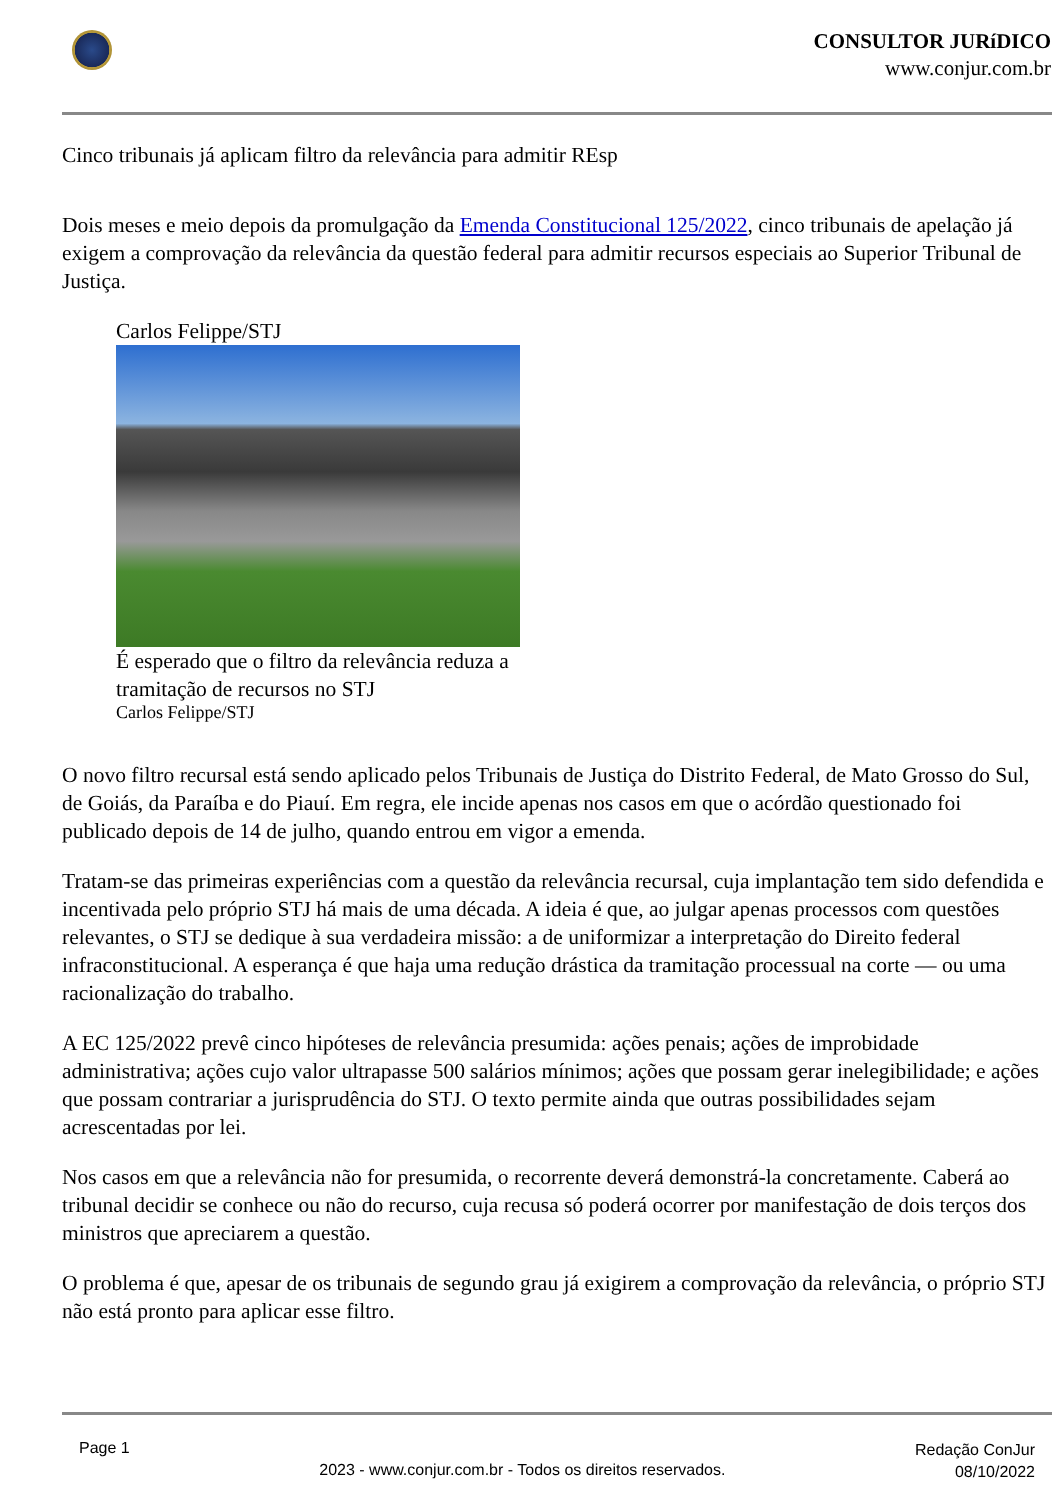CONSULTOR JURíDICO
www.conjur.com.br
Cinco tribunais já aplicam filtro da relevância para admitir REsp
Dois meses e meio depois da promulgação da Emenda Constitucional 125/2022, cinco tribunais de apelação já exigem a comprovação da relevância da questão federal para admitir recursos especiais ao Superior Tribunal de Justiça.
Carlos Felippe/STJ
É esperado que o filtro da relevância reduza a tramitação de recursos no STJ
Carlos Felippe/STJ
O novo filtro recursal está sendo aplicado pelos Tribunais de Justiça do Distrito Federal, de Mato Grosso do Sul, de Goiás, da Paraíba e do Piauí. Em regra, ele incide apenas nos casos em que o acórdão questionado foi publicado depois de 14 de julho, quando entrou em vigor a emenda.
Tratam-se das primeiras experiências com a questão da relevância recursal, cuja implantação tem sido defendida e incentivada pelo próprio STJ há mais de uma década. A ideia é que, ao julgar apenas processos com questões relevantes, o STJ se dedique à sua verdadeira missão: a de uniformizar a interpretação do Direito federal infraconstitucional. A esperança é que haja uma redução drástica da tramitação processual na corte — ou uma racionalização do trabalho.
A EC 125/2022 prevê cinco hipóteses de relevância presumida: ações penais; ações de improbidade administrativa; ações cujo valor ultrapasse 500 salários mínimos; ações que possam gerar inelegibilidade; e ações que possam contrariar a jurisprudência do STJ. O texto permite ainda que outras possibilidades sejam acrescentadas por lei.
Nos casos em que a relevância não for presumida, o recorrente deverá demonstrá-la concretamente. Caberá ao tribunal decidir se conhece ou não do recurso, cuja recusa só poderá ocorrer por manifestação de dois terços dos ministros que apreciarem a questão.
O problema é que, apesar de os tribunais de segundo grau já exigirem a comprovação da relevância, o próprio STJ não está pronto para aplicar esse filtro.
Page 1
2023 - www.conjur.com.br - Todos os direitos reservados.
Redação ConJur
08/10/2022